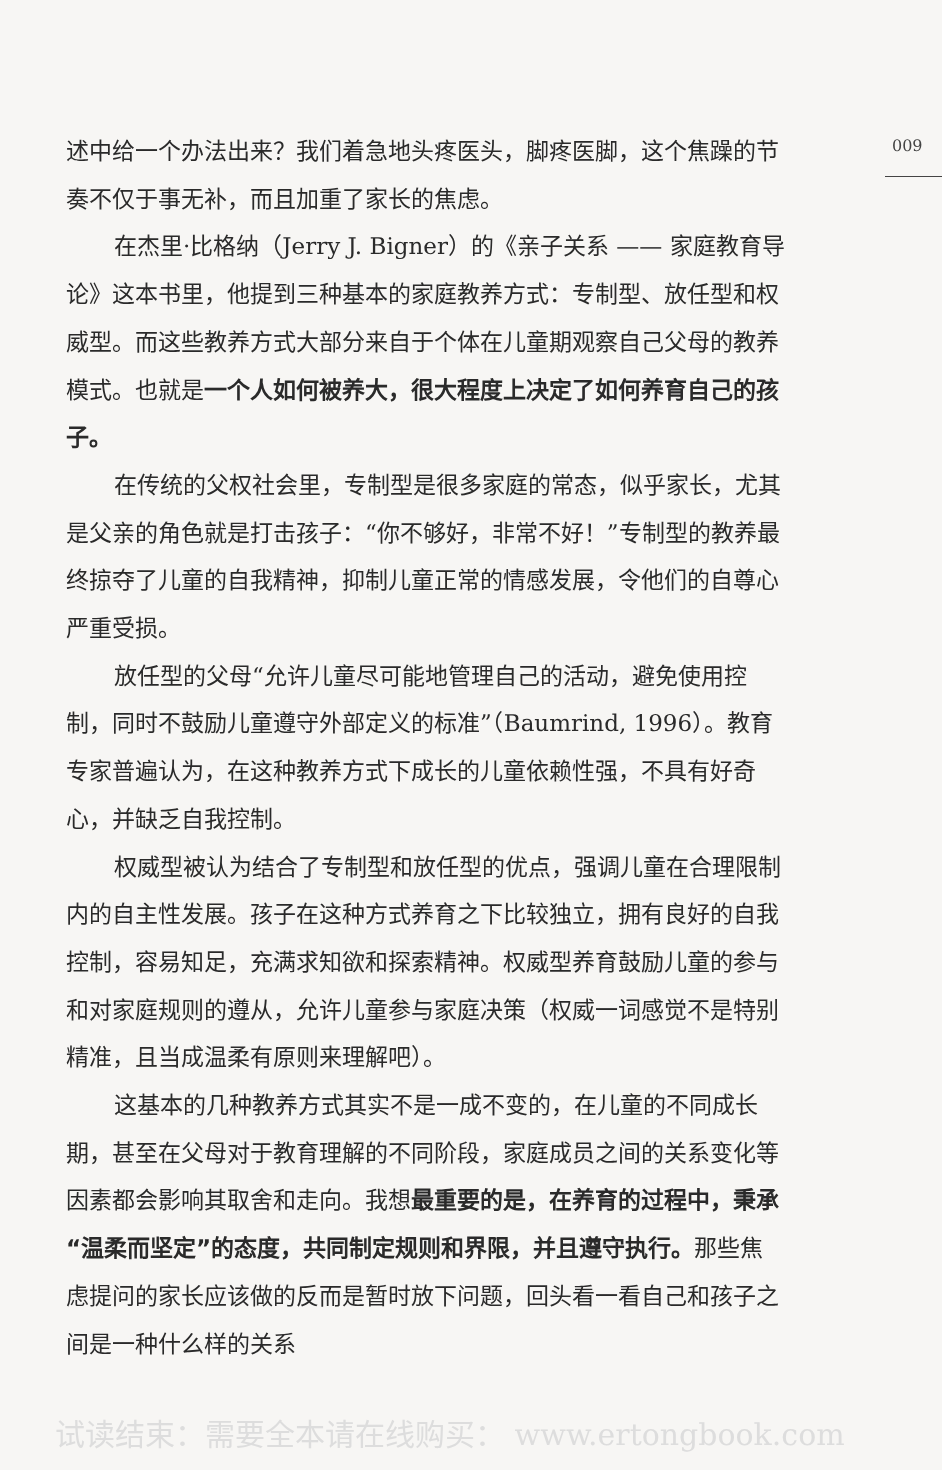009
述中给一个办法出来？我们着急地头疼医头，脚疼医脚，这个焦躁的节奏不仅于事无补，而且加重了家长的焦虑。
在杰里·比格纳（Jerry J. Bigner）的《亲子关系 —— 家庭教育导论》这本书里，他提到三种基本的家庭教养方式：专制型、放任型和权威型。而这些教养方式大部分来自于个体在儿童期观察自己父母的教养模式。也就是一个人如何被养大，很大程度上决定了如何养育自己的孩子。
在传统的父权社会里，专制型是很多家庭的常态，似乎家长，尤其是父亲的角色就是打击孩子：“你不够好，非常不好！”专制型的教养最终掠夺了儿童的自我精神，抑制儿童正常的情感发展，令他们的自尊心严重受损。
放任型的父母“允许儿童尽可能地管理自己的活动，避免使用控制，同时不鼓励儿童遵守外部定义的标准”（Baumrind, 1996）。教育专家普遍认为，在这种教养方式下成长的儿童依赖性强，不具有好奇心，并缺乏自我控制。
权威型被认为结合了专制型和放任型的优点，强调儿童在合理限制内的自主性发展。孩子在这种方式养育之下比较独立，拥有良好的自我控制，容易知足，充满求知欲和探索精神。权威型养育鼓励儿童的参与和对家庭规则的遵从，允许儿童参与家庭决策（权威一词感觉不是特别精准，且当成温柔有原则来理解吧）。
这基本的几种教养方式其实不是一成不变的，在儿童的不同成长期，甚至在父母对于教育理解的不同阶段，家庭成员之间的关系变化等因素都会影响其取舍和走向。我想最重要的是，在养育的过程中，秉承“温柔而坚定”的态度，共同制定规则和界限，并且遵守执行。那些焦虑提问的家长应该做的反而是暂时放下问题，回头看一看自己和孩子之间是一种什么样的关系
试读结束：需要全本请在线购买： www.ertongbook.com